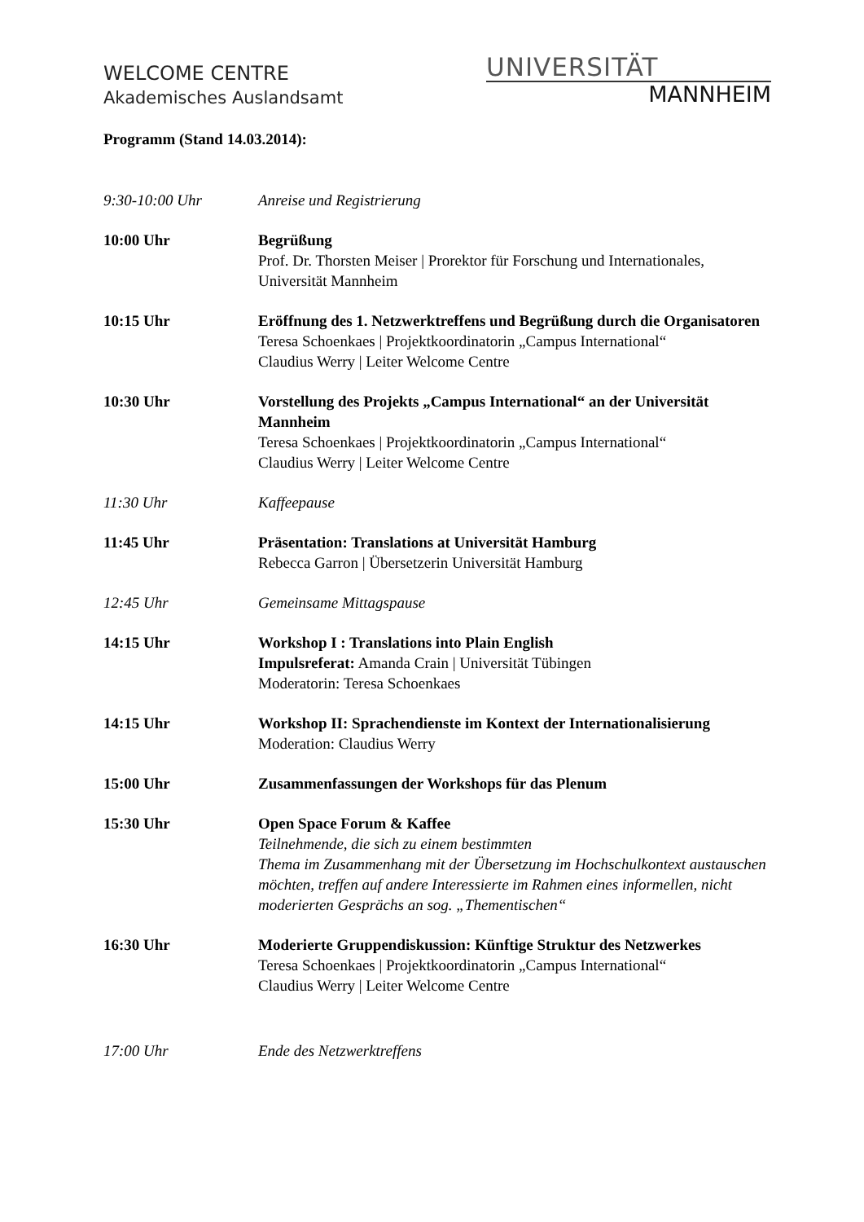WELCOME CENTRE
Akademisches Auslandsamt
UNIVERSITÄT
MANNHEIM
Programm (Stand 14.03.2014):
9:30-10:00 Uhr Anreise und Registrierung
10:00 Uhr Begrüßung
Prof. Dr. Thorsten Meiser | Prorektor für Forschung und Internationales, Universität Mannheim
10:15 Uhr Eröffnung des 1. Netzwerktreffens und Begrüßung durch die Organisatoren
Teresa Schoenkaes | Projektkoordinatorin „Campus International“
Claudius Werry | Leiter Welcome Centre
10:30 Uhr Vorstellung des Projekts „Campus International“ an der Universität Mannheim
Teresa Schoenkaes | Projektkoordinatorin „Campus International“
Claudius Werry | Leiter Welcome Centre
11:30 Uhr Kaffeepause
11:45 Uhr Präsentation: Translations at Universität Hamburg
Rebecca Garron | Übersetzerin Universität Hamburg
12:45 Uhr Gemeinsame Mittagspause
14:15 Uhr Workshop I : Translations into Plain English
Impulsreferat: Amanda Crain | Universität Tübingen
Moderatorin: Teresa Schoenkaes
14:15 Uhr Workshop II: Sprachendienste im Kontext der Internationalisierung
Moderation: Claudius Werry
15:00 Uhr Zusammenfassungen der Workshops für das Plenum
15:30 Uhr Open Space Forum & Kaffee
Teilnehmende, die sich zu einem bestimmten
Thema im Zusammenhang mit der Übersetzung im Hochschulkontext austauschen möchten, treffen auf andere Interessierte im Rahmen eines informellen, nicht moderierten Gesprächs an sog. „Thementischen“
16:30 Uhr Moderierte Gruppendiskussion: Künftige Struktur des Netzwerkes
Teresa Schoenkaes | Projektkoordinatorin „Campus International“
Claudius Werry | Leiter Welcome Centre
17:00 Uhr Ende des Netzwerktreffens